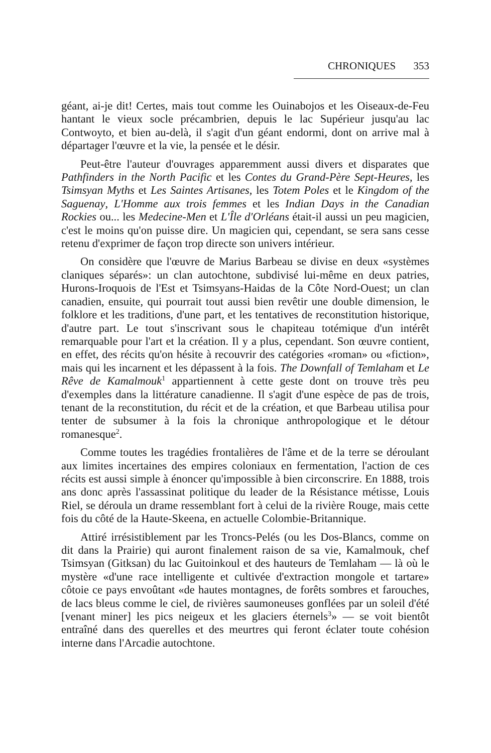CHRONIQUES 353
géant, ai-je dit! Certes, mais tout comme les Ouinabojos et les Oiseaux-de-Feu hantant le vieux socle précambrien, depuis le lac Supérieur jusqu'au lac Contwoyto, et bien au-delà, il s'agit d'un géant endormi, dont on arrive mal à départager l'œuvre et la vie, la pensée et le désir.
Peut-être l'auteur d'ouvrages apparemment aussi divers et disparates que Pathfinders in the North Pacific et les Contes du Grand-Père Sept-Heures, les Tsimsyan Myths et Les Saintes Artisanes, les Totem Poles et le Kingdom of the Saguenay, L'Homme aux trois femmes et les Indian Days in the Canadian Rockies ou... les Medecine-Men et L'Île d'Orléans était-il aussi un peu magicien, c'est le moins qu'on puisse dire. Un magicien qui, cependant, se sera sans cesse retenu d'exprimer de façon trop directe son univers intérieur.
On considère que l'œuvre de Marius Barbeau se divise en deux «systèmes claniques séparés»: un clan autochtone, subdivisé lui-même en deux patries, Hurons-Iroquois de l'Est et Tsimsyans-Haidas de la Côte Nord-Ouest; un clan canadien, ensuite, qui pourrait tout aussi bien revêtir une double dimension, le folklore et les traditions, d'une part, et les tentatives de reconstitution historique, d'autre part. Le tout s'inscrivant sous le chapiteau totémique d'un intérêt remarquable pour l'art et la création. Il y a plus, cependant. Son œuvre contient, en effet, des récits qu'on hésite à recouvrir des catégories «roman» ou «fiction», mais qui les incarnent et les dépassent à la fois. The Downfall of Temlaham et Le Rêve de Kamalmouk<sup>1</sup> appartiennent à cette geste dont on trouve très peu d'exemples dans la littérature canadienne. Il s'agit d'une espèce de pas de trois, tenant de la reconstitution, du récit et de la création, et que Barbeau utilisa pour tenter de subsumer à la fois la chronique anthropologique et le détour romanesque<sup>2</sup>.
Comme toutes les tragédies frontalières de l'âme et de la terre se déroulant aux limites incertaines des empires coloniaux en fermentation, l'action de ces récits est aussi simple à énoncer qu'impossible à bien circonscrire. En 1888, trois ans donc après l'assassinat politique du leader de la Résistance métisse, Louis Riel, se déroula un drame ressemblant fort à celui de la rivière Rouge, mais cette fois du côté de la Haute-Skeena, en actuelle Colombie-Britannique.
Attiré irrésistiblement par les Troncs-Pelés (ou les Dos-Blancs, comme on dit dans la Prairie) qui auront finalement raison de sa vie, Kamalmouk, chef Tsimsyan (Gitksan) du lac Guitoinkoul et des hauteurs de Temlaham — là où le mystère «d'une race intelligente et cultivée d'extraction mongole et tartare» côtoie ce pays envoûtant «de hautes montagnes, de forêts sombres et farouches, de lacs bleus comme le ciel, de rivières saumoneuses gonflées par un soleil d'été [venant miner] les pics neigeux et les glaciers éternels<sup>3</sup>» — se voit bientôt entraîné dans des querelles et des meurtres qui feront éclater toute cohésion interne dans l'Arcadie autochtone.